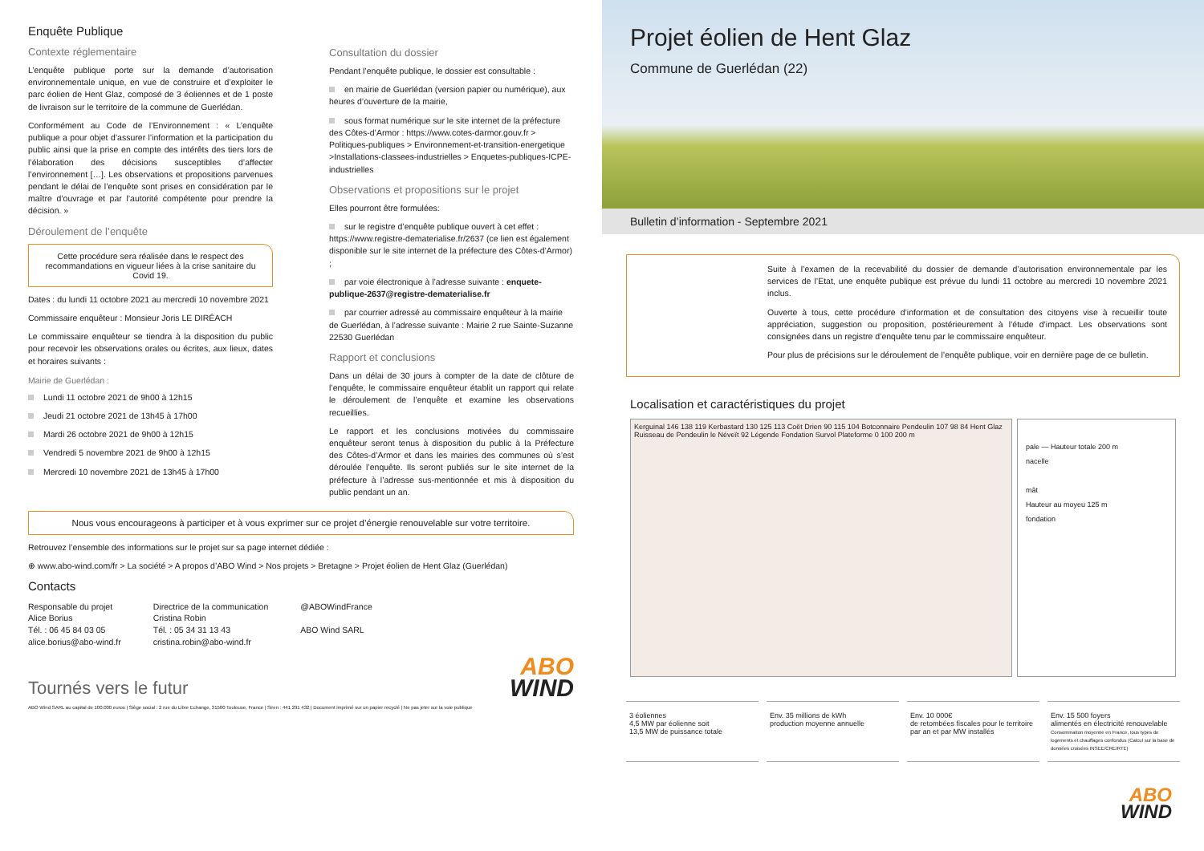Enquête Publique
Contexte réglementaire
L’enquête publique porte sur la demande d’autorisation environnementale unique, en vue de construire et d’exploiter le parc éolien de Hent Glaz, composé de 3 éoliennes et de 1 poste de livraison sur le territoire de la commune de Guerlédan.
Conformément au Code de l’Environnement : « L’enquête publique a pour objet d’assurer l’information et la participation du public ainsi que la prise en compte des intérêts des tiers lors de l’élaboration des décisions susceptibles d’affecter l’environnement […]. Les observations et propositions parvenues pendant le délai de l’enquête sont prises en considération par le maître d’ouvrage et par l’autorité compétente pour prendre la décision. »
Déroulement de l’enquête
Cette procédure sera réalisée dans le respect des recommandations en vigueur liées à la crise sanitaire du Covid 19.
Dates : du lundi 11 octobre 2021 au mercredi 10 novembre 2021
Commissaire enquêteur : Monsieur Joris LE DIRÉACH
Le commissaire enquêteur se tiendra à la disposition du public pour recevoir les observations orales ou écrites, aux lieux, dates et horaires suivants :
Mairie de Guerlédan :
Lundi 11 octobre 2021 de 9h00 à 12h15
Jeudi 21 octobre 2021 de 13h45 à 17h00
Mardi 26 octobre 2021 de 9h00 à 12h15
Vendredi 5 novembre 2021 de 9h00 à 12h15
Mercredi 10 novembre 2021 de 13h45 à 17h00
Consultation du dossier
Pendant l’enquête publique, le dossier est consultable :
en mairie de Guerlédan (version papier ou numérique), aux heures d’ouverture de la mairie,
sous format numérique sur le site internet de la préfecture des Côtes-d’Armor : https://www.cotes-darmor.gouv.fr > Politiques-publiques > Environnement-et-transition-energetique >Installations-classees-industrielles > Enquetes-publiques-ICPE-industrielles
Observations et propositions sur le projet
Elles pourront être formulées:
sur le registre d’enquête publique ouvert à cet effet : https://www.registre-dematerialise.fr/2637 (ce lien est également disponible sur le site internet de la préfecture des Côtes-d’Armor) ;
par voie électronique à l’adresse suivante : enquete-publique-2637@registre-dematerialise.fr
par courrier adressé au commissaire enquêteur à la mairie de Guerlédan, à l’adresse suivante : Mairie 2 rue Sainte-Suzanne 22530 Guerlédan
Rapport et conclusions
Dans un délai de 30 jours à compter de la date de clôture de l’enquête, le commissaire enquêteur établit un rapport qui relate le déroulement de l’enquête et examine les observations recueillies.
Le rapport et les conclusions motivées du commissaire enquêteur seront tenus à disposition du public à la Préfecture des Côtes-d’Armor et dans les mairies des communes où s’est déroulée l’enquête. Ils seront publiés sur le site internet de la préfecture à l’adresse sus-mentionnée et mis à disposition du public pendant un an.
Nous vous encourageons à participer et à vous exprimer sur ce projet d’énergie renouvelable sur votre territoire.
Retrouvez l’ensemble des informations sur le projet sur sa page internet dédiée :
⊕ www.abo-wind.com/fr > La société > A propos d’ABO Wind > Nos projets > Bretagne > Projet éolien de Hent Glaz (Guerlédan)
Contacts
Responsable du projet
Alice Borius
Tél. : 06 45 84 03 05
alice.borius@abo-wind.fr
Directrice de la communication
Cristina Robin
Tél. : 05 34 31 13 43
cristina.robin@abo-wind.fr
@ABOWindFrance
ABO Wind SARL
Tournés vers le futur
ABO
WIND
ABO Wind SARL au capital de 100.000 euros | Siège social : 2 rue du Libre Echange, 31500 Toulouse, France | Siren : 441 291 432 | Document imprimé sur un papier recyclé | Ne pas jeter sur la voie publique
Projet éolien de Hent Glaz
Commune de Guerlédan (22)
Bulletin d’information - Septembre 2021
Suite à l’examen de la recevabilité du dossier de demande d’autorisation environnementale par les services de l’Etat, une enquête publique est prévue du lundi 11 octobre au mercredi 10 novembre 2021 inclus.
Ouverte à tous, cette procédure d’information et de consultation des citoyens vise à recueillir toute appréciation, suggestion ou proposition, postérieurement à l’étude d’impact. Les observations sont consignées dans un registre d’enquête tenu par le commissaire enquêteur.
Pour plus de précisions sur le déroulement de l’enquête publique, voir en dernière page de ce bulletin.
Localisation et caractéristiques du projet
Kerguinal 146 138 119 Kerbastard 130 125 113 Coët Drien 90 115 104 Botconnaire Pendeulin 107 98 84 Hent Glaz Ruisseau de Pendeulin le Néveït 92 Légende Fondation Survol Plateforme 0 100 200 m
pale — Hauteur totale 200 m
nacelle
mât
Hauteur au moyeu 125 m
fondation
3 éoliennes
4,5 MW par éolienne soit
13,5 MW de puissance totale
Env. 35 millions de kWh
production moyenne annuelle
Env. 10 000€
de retombées fiscales pour le territoire par an et par MW installés
Env. 15 500 foyers
alimentés en électricité renouvelable
Consommation moyenne en France, tous types de logements et chauffages confondus (Calcul sur la base de données croisées INSEE/CRE/RTE)
ABO
WIND